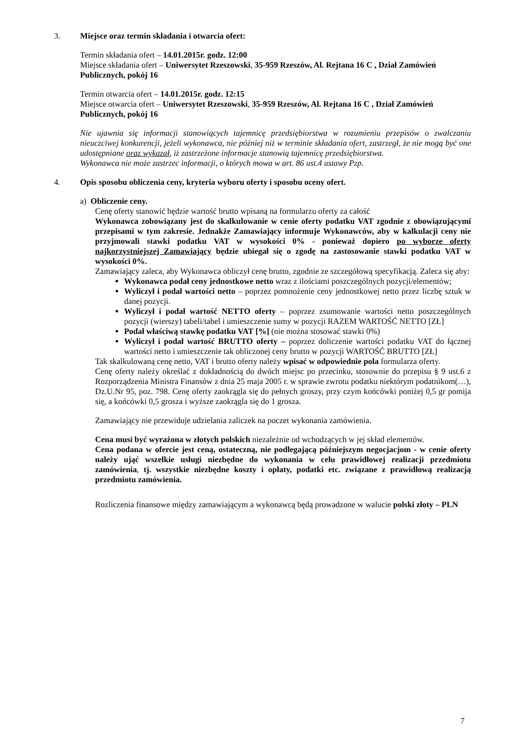3. Miejsce oraz termin składania i otwarcia ofert:
Termin składania ofert – 14.01.2015r. godz. 12:00
Miejsce składania ofert – Uniwersytet Rzeszowski, 35-959 Rzeszów, Al. Rejtana 16 C , Dział Zamówień Publicznych, pokój 16
Termin otwarcia ofert – 14.01.2015r. godz. 12:15
Miejsce otwarcia ofert – Uniwersytet Rzeszowski, 35-959 Rzeszów, Al. Rejtana 16 C , Dział Zamówień Publicznych, pokój 16
Nie ujawnia się informacji stanowiących tajemnicę przedsiębiorstwa w rozumieniu przepisów o zwalczaniu nieuczciwej konkurencji, jeżeli wykonawca, nie później niż w terminie składania ofert, zastrzegł, że nie mogą być one udostępniane oraz wykazał, iż zastrzeżone informacje stanowią tajemnicę przedsiębiorstwa.
Wykonawca nie może zastrzec informacji, o których mowa w art. 86 ust.4 ustawy Pzp.
4. Opis sposobu obliczenia ceny, kryteria wyboru oferty i sposobu oceny ofert.
a) Obliczenie ceny.
Cenę oferty stanowić będzie wartość brutto wpisaną na formularzu oferty za całość
Wykonawca zobowiązany jest do skalkulowanie w cenie oferty podatku VAT zgodnie z obowiązującymi przepisami w tym zakresie. Jednakże Zamawiający informuje Wykonawców, aby w kalkulacji ceny nie przyjmowali stawki podatku VAT w wysokości 0% - ponieważ dopiero po wyborze oferty najkorzystniejszej Zamawiający będzie ubiegał się o zgodę na zastosowanie stawki podatku VAT w wysokości 0%.
Zamawiający zaleca, aby Wykonawca obliczył cenę brutto, zgodnie ze szczegółową specyfikacją. Zaleca się aby:
Wykonawca podał ceny jednostkowe netto wraz z ilościami poszczególnych pozycji/elementów;
Wyliczył i podał wartości netto – poprzez pomnożenie ceny jednostkowej netto przez liczbę sztuk w danej pozycji.
Wyliczył i podał wartość NETTO oferty – poprzez zsumowanie wartości netto poszczególnych pozycji (wierszy) tabeli/tabel i umieszczenie sumy w pozycji RAZEM WARTOŚĆ NETTO [ZŁ]
Podał właściwą stawkę podatku VAT [%] (nie można stosować stawki 0%)
Wyliczył i podał wartość BRUTTO oferty – poprzez doliczenie wartości podatku VAT do łącznej wartości netto i umieszczenie tak obliczonej ceny brutto w pozycji WARTOŚĆ BRUTTO [ZŁ]
Tak skalkulowaną cenę netto, VAT i brutto oferty należy wpisać w odpowiednie pola formularza oferty.
Cenę oferty należy określać z dokładnością do dwóch miejsc po przecinku, stosownie do przepisu § 9 ust.6 z Rozporządzenia Ministra Finansów z dnia 25 maja 2005 r. w sprawie zwrotu podatku niektórym podatnikom(…), Dz.U.Nr 95, poz. 798. Cenę oferty zaokrągla się do pełnych groszy, przy czym końcówki poniżej 0,5 gr pomija się, a końcówki 0,5 grosza i wyższe zaokrągla się do 1 grosza.
Zamawiający nie przewiduje udzielania zaliczek na poczet wykonania zamówienia.
Cena musi być wyrażona w złotych polskich niezależnie od wchodzących w jej skład elementów.
Cena podana w ofercie jest ceną, ostateczną, nie podlegającą późniejszym negocjacjom - w cenie oferty należy ująć wszelkie usługi niezbędne do wykonania w celu prawidłowej realizacji przedmiotu zamówienia, tj. wszystkie niezbędne koszty i opłaty, podatki etc. związane z prawidłową realizacją przedmiotu zamówienia.
Rozliczenia finansowe między zamawiającym a wykonawcą będą prowadzone w walucie polski złoty – PLN
7